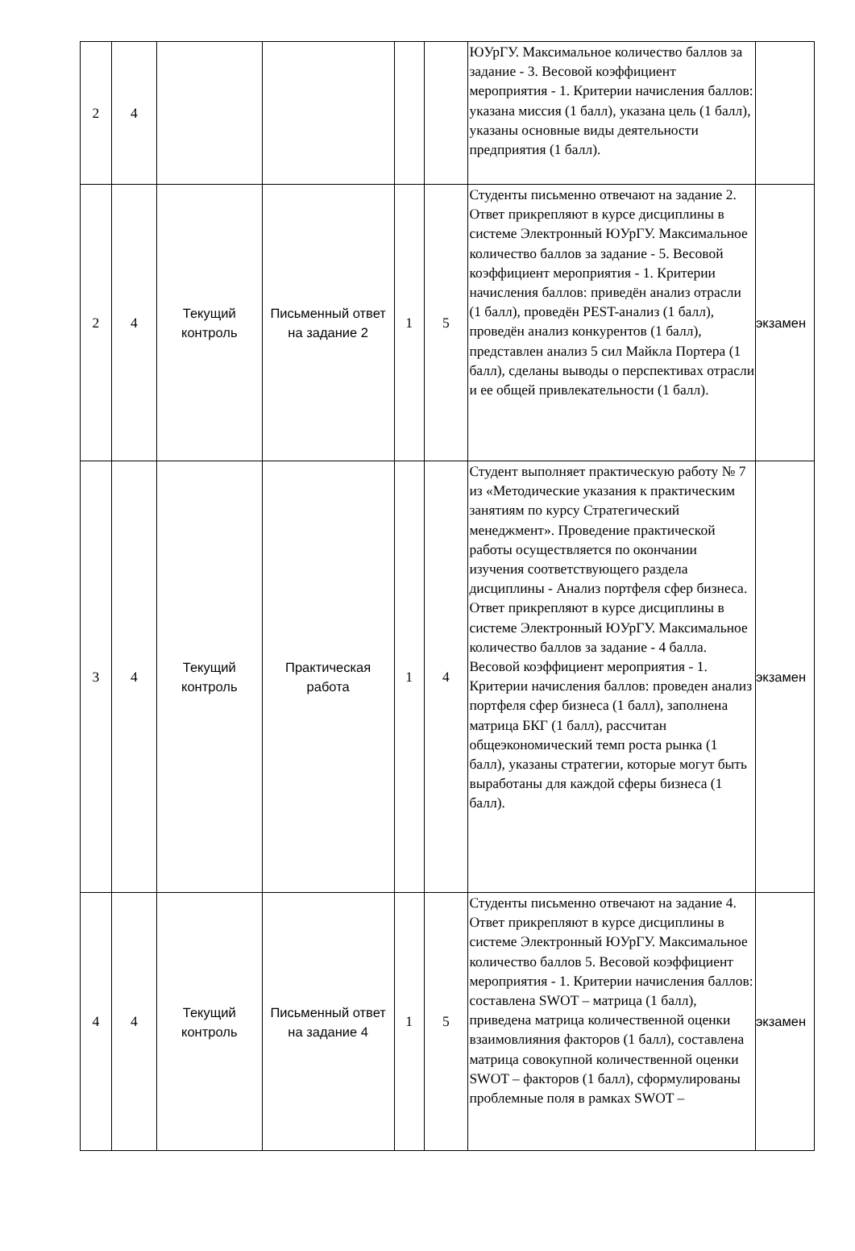| 2 | 4 | | | | | ЮУрГУ. Максимальное количество баллов за задание - 3. Весовой коэффициент мероприятия - 1. Критерии начисления баллов: указана миссия (1 балл), указана цель (1 балл), указаны основные виды деятельности предприятия (1 балл). | |
| 2 | 4 | Текущий контроль | Письменный ответ на задание 2 | 1 | 5 | Студенты письменно отвечают на задание 2. Ответ прикрепляют в курсе дисциплины в системе Электронный ЮУрГУ. Максимальное количество баллов за задание - 5. Весовой коэффициент мероприятия - 1. Критерии начисления баллов: приведён анализ отрасли (1 балл), проведён PEST-анализ (1 балл), проведён анализ конкурентов (1 балл), представлен анализ 5 сил Майкла Портера (1 балл), сделаны выводы о перспективах отрасли и ее общей привлекательности (1 балл). | экзамен |
| 3 | 4 | Текущий контроль | Практическая работа | 1 | 4 | Студент выполняет практическую работу № 7 из «Методические указания к практическим занятиям по курсу Стратегический менеджмент». Проведение практической работы осуществляется по окончании изучения соответствующего раздела дисциплины - Анализ портфеля сфер бизнеса. Ответ прикрепляют в курсе дисциплины в системе Электронный ЮУрГУ. Максимальное количество баллов за задание - 4 балла. Весовой коэффициент мероприятия - 1. Критерии начисления баллов: проведен анализ портфеля сфер бизнеса (1 балл), заполнена матрица БКГ (1 балл), рассчитан общеэкономический темп роста рынка (1 балл), указаны стратегии, которые могут быть выработаны для каждой сферы бизнеса (1 балл). | экзамен |
| 4 | 4 | Текущий контроль | Письменный ответ на задание 4 | 1 | 5 | Студенты письменно отвечают на задание 4. Ответ прикрепляют в курсе дисциплины в системе Электронный ЮУрГУ. Максимальное количество баллов 5. Весовой коэффициент мероприятия - 1. Критерии начисления баллов: составлена SWOT – матрица (1 балл), приведена матрица количественной оценки взаимовлияния факторов (1 балл), составлена матрица совокупной количественной оценки SWOT – факторов (1 балл), сформулированы проблемные поля в рамках SWOT – | экзамен |